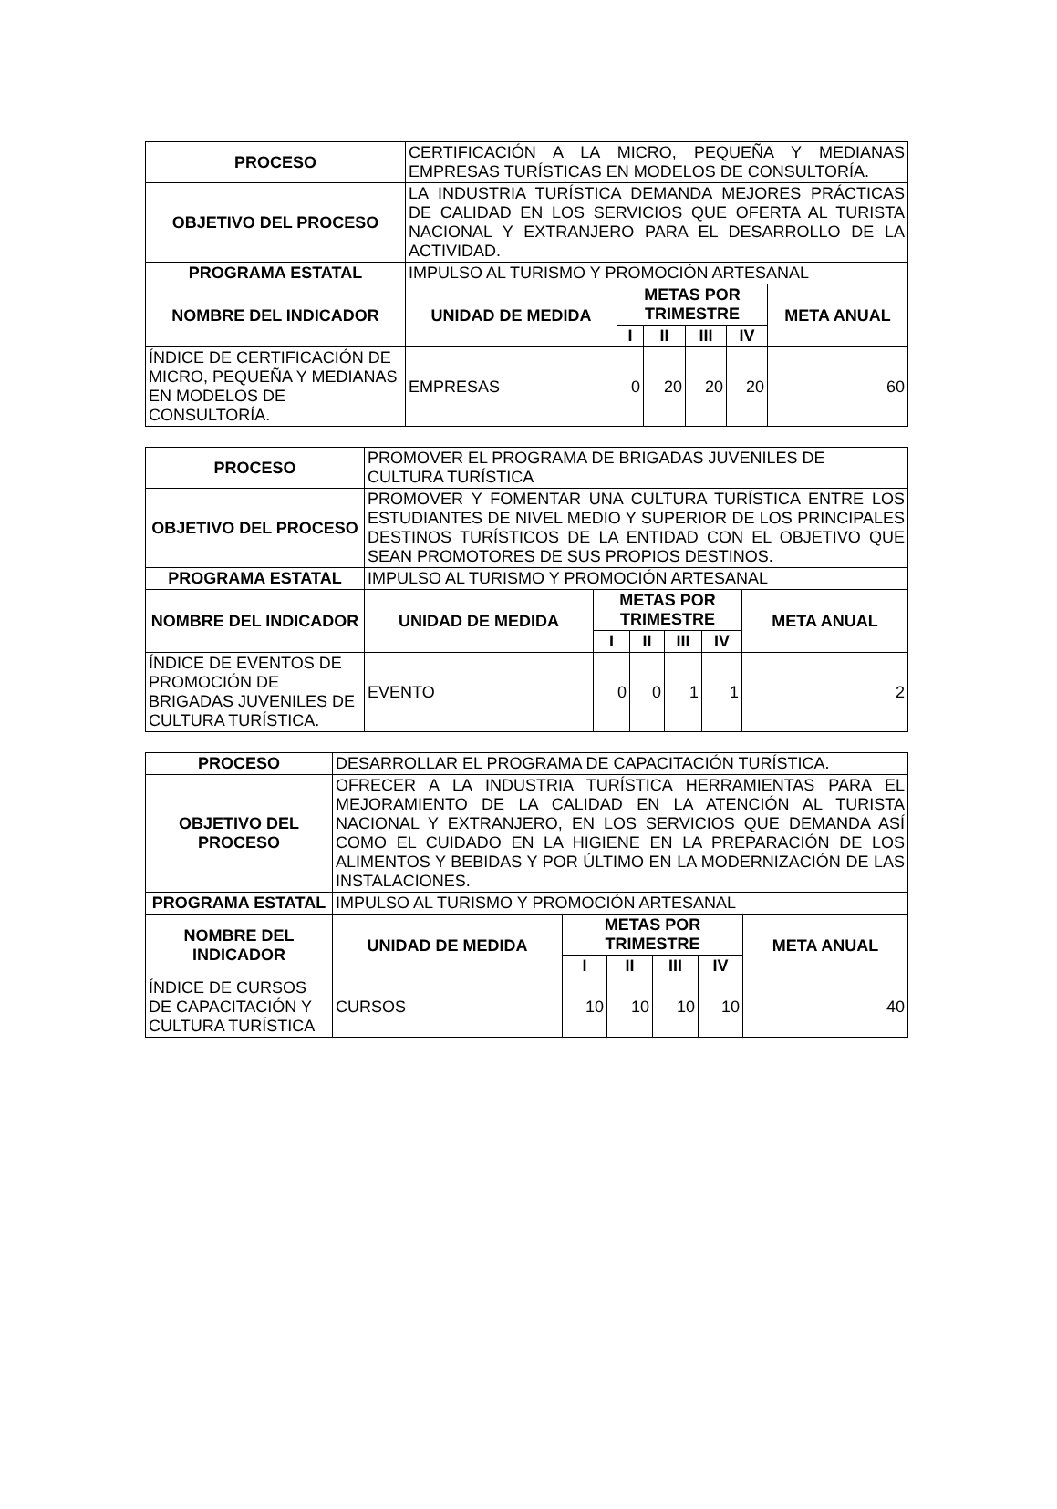| PROCESO | CERTIFICACIÓN A LA MICRO, PEQUEÑA Y MEDIANAS EMPRESAS TURÍSTICAS EN MODELOS DE CONSULTORÍA. | | | | | |
| OBJETIVO DEL PROCESO | LA INDUSTRIA TURÍSTICA DEMANDA MEJORES PRÁCTICAS DE CALIDAD EN LOS SERVICIOS QUE OFERTA AL TURISTA NACIONAL Y EXTRANJERO PARA EL DESARROLLO DE LA ACTIVIDAD. | | | | | |
| PROGRAMA ESTATAL | IMPULSO AL TURISMO Y PROMOCIÓN ARTESANAL | | | | | |
| NOMBRE DEL INDICADOR | UNIDAD DE MEDIDA | METAS POR TRIMESTRE | | | | META ANUAL |
| | | I | II | III | IV | |
| ÍNDICE DE CERTIFICACIÓN DE MICRO, PEQUEÑA Y MEDIANAS EN MODELOS DE CONSULTORÍA. | EMPRESAS | 0 | 20 | 20 | 20 | 60 |
| PROCESO | PROMOVER EL PROGRAMA DE BRIGADAS JUVENILES DE CULTURA TURÍSTICA | | | | | |
| OBJETIVO DEL PROCESO | PROMOVER Y FOMENTAR UNA CULTURA TURÍSTICA ENTRE LOS ESTUDIANTES DE NIVEL MEDIO Y SUPERIOR DE LOS PRINCIPALES DESTINOS TURÍSTICOS DE LA ENTIDAD CON EL OBJETIVO QUE SEAN PROMOTORES DE SUS PROPIOS DESTINOS. | | | | | |
| PROGRAMA ESTATAL | IMPULSO AL TURISMO Y PROMOCIÓN ARTESANAL | | | | | |
| NOMBRE DEL INDICADOR | UNIDAD DE MEDIDA | METAS POR TRIMESTRE | | | | META ANUAL |
| | | I | II | III | IV | |
| ÍNDICE DE EVENTOS DE PROMOCIÓN DE BRIGADAS JUVENILES DE CULTURA TURÍSTICA. | EVENTO | 0 | 0 | 1 | 1 | 2 |
| PROCESO | DESARROLLAR EL PROGRAMA DE CAPACITACIÓN TURÍSTICA. | | | | | |
| OBJETIVO DEL PROCESO | OFRECER A LA INDUSTRIA TURÍSTICA HERRAMIENTAS PARA EL MEJORAMIENTO DE LA CALIDAD EN LA ATENCIÓN AL TURISTA NACIONAL Y EXTRANJERO, EN LOS SERVICIOS QUE DEMANDA ASÍ COMO EL CUIDADO EN LA HIGIENE EN LA PREPARACIÓN DE LOS ALIMENTOS Y BEBIDAS Y POR ÚLTIMO EN LA MODERNIZACIÓN DE LAS INSTALACIONES. | | | | | |
| PROGRAMA ESTATAL | IMPULSO AL TURISMO Y PROMOCIÓN ARTESANAL | | | | | |
| NOMBRE DEL INDICADOR | UNIDAD DE MEDIDA | METAS POR TRIMESTRE | | | | META ANUAL |
| | | I | II | III | IV | |
| ÍNDICE DE CURSOS DE CAPACITACIÓN Y CULTURA TURÍSTICA | CURSOS | 10 | 10 | 10 | 10 | 40 |